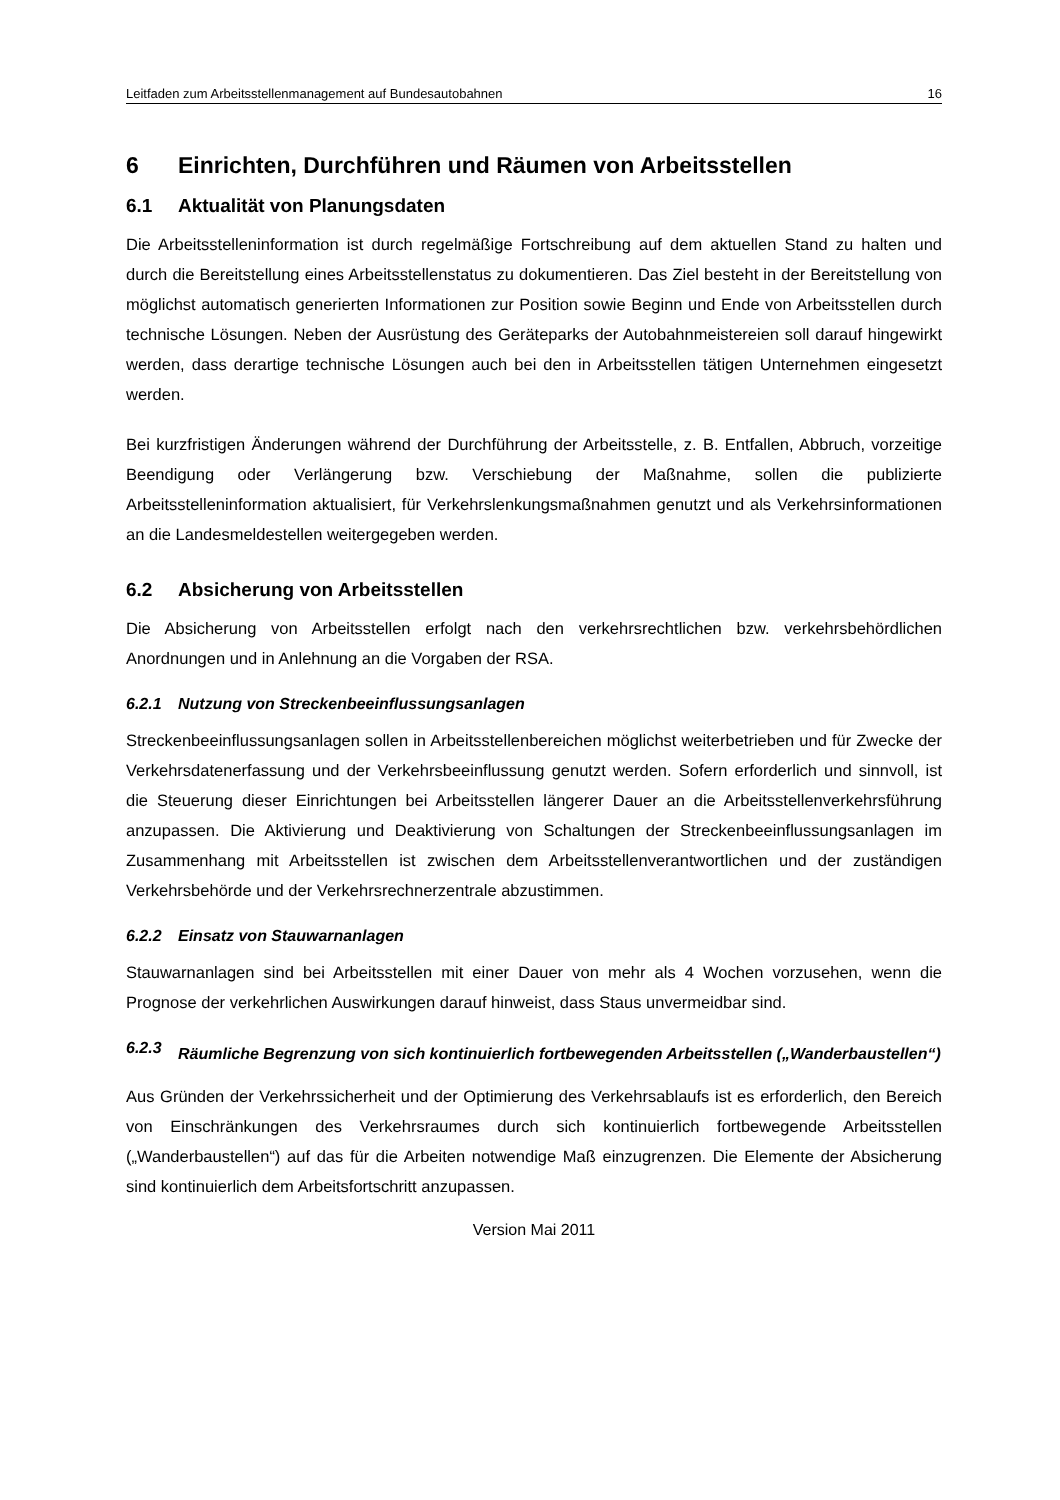Leitfaden zum Arbeitsstellenmanagement auf Bundesautobahnen 16
6 Einrichten, Durchführen und Räumen von Arbeitsstellen
6.1 Aktualität von Planungsdaten
Die Arbeitsstelleninformation ist durch regelmäßige Fortschreibung auf dem aktuellen Stand zu halten und durch die Bereitstellung eines Arbeitsstellenstatus zu dokumentieren. Das Ziel besteht in der Bereitstellung von möglichst automatisch generierten Informationen zur Position sowie Beginn und Ende von Arbeitsstellen durch technische Lösungen. Neben der Ausrüstung des Geräteparks der Autobahnmeistereien soll darauf hingewirkt werden, dass derartige technische Lösungen auch bei den in Arbeitsstellen tätigen Unternehmen eingesetzt werden.
Bei kurzfristigen Änderungen während der Durchführung der Arbeitsstelle, z. B. Entfallen, Abbruch, vorzeitige Beendigung oder Verlängerung bzw. Verschiebung der Maßnahme, sollen die publizierte Arbeitsstelleninformation aktualisiert, für Verkehrslenkungsmaßnahmen genutzt und als Verkehrsinformationen an die Landesmeldestellen weitergegeben werden.
6.2 Absicherung von Arbeitsstellen
Die Absicherung von Arbeitsstellen erfolgt nach den verkehrsrechtlichen bzw. verkehrsbehördlichen Anordnungen und in Anlehnung an die Vorgaben der RSA.
6.2.1 Nutzung von Streckenbeeinflussungsanlagen
Streckenbeeinflussungsanlagen sollen in Arbeitsstellenbereichen möglichst weiterbetrieben und für Zwecke der Verkehrsdatenerfassung und der Verkehrsbeeinflussung genutzt werden. Sofern erforderlich und sinnvoll, ist die Steuerung dieser Einrichtungen bei Arbeitsstellen längerer Dauer an die Arbeitsstellenverkehrsführung anzupassen. Die Aktivierung und Deaktivierung von Schaltungen der Streckenbeeinflussungsanlagen im Zusammenhang mit Arbeitsstellen ist zwischen dem Arbeitsstellenverantwortlichen und der zuständigen Verkehrsbehörde und der Verkehrsrechnerzentrale abzustimmen.
6.2.2 Einsatz von Stauwarnanlagen
Stauwarnanlagen sind bei Arbeitsstellen mit einer Dauer von mehr als 4 Wochen vorzusehen, wenn die Prognose der verkehrlichen Auswirkungen darauf hinweist, dass Staus unvermeidbar sind.
6.2.3 Räumliche Begrenzung von sich kontinuierlich fortbewegenden Arbeitsstellen („Wanderbaustellen“)
Aus Gründen der Verkehrssicherheit und der Optimierung des Verkehrsablaufs ist es erforderlich, den Bereich von Einschränkungen des Verkehrsraumes durch sich kontinuierlich fortbewegende Arbeitsstellen („Wanderbaustellen“) auf das für die Arbeiten notwendige Maß einzugrenzen. Die Elemente der Absicherung sind kontinuierlich dem Arbeitsfortschritt anzupassen.
Version Mai 2011